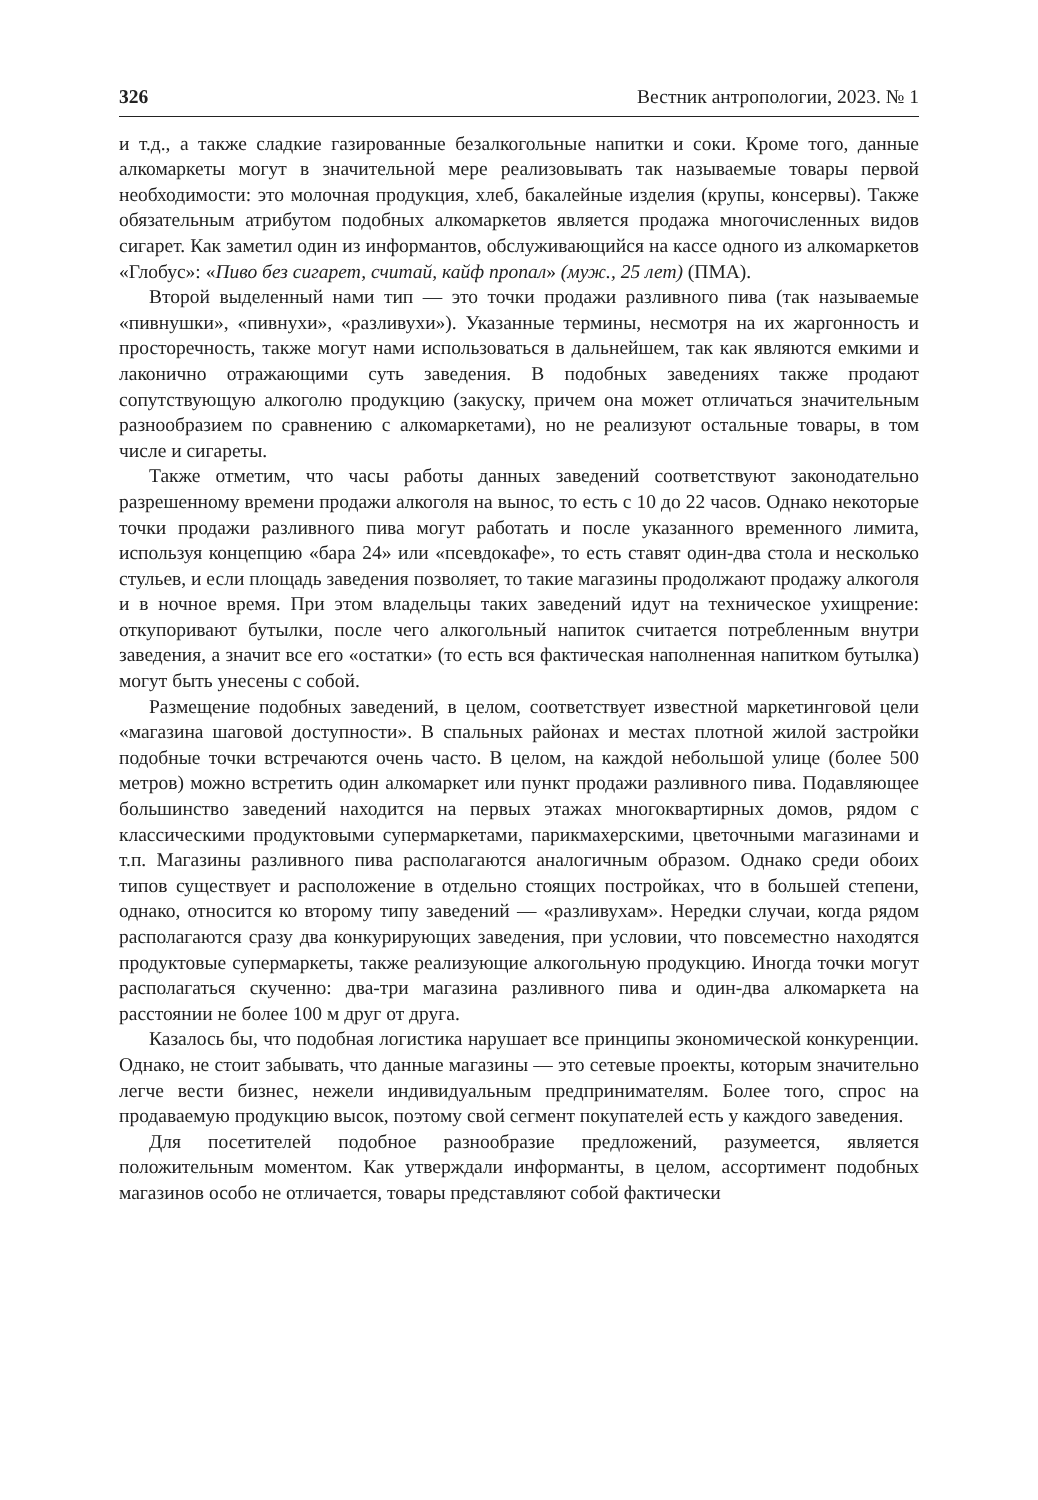326 Вестник антропологии, 2023. № 1
и т.д., а также сладкие газированные безалкогольные напитки и соки. Кроме того, данные алкомаркеты могут в значительной мере реализовывать так называемые товары первой необходимости: это молочная продукция, хлеб, бакалейные изделия (крупы, консервы). Также обязательным атрибутом подобных алкомаркетов является продажа многочисленных видов сигарет. Как заметил один из информантов, обслуживающийся на кассе одного из алкомаркетов «Глобус»: «Пиво без сигарет, считай, кайф пропал» (муж., 25 лет) (ПМА).
Второй выделенный нами тип — это точки продажи разливного пива (так называемые «пивнушки», «пивнухи», «разливухи»). Указанные термины, несмотря на их жаргонность и просторечность, также могут нами использоваться в дальнейшем, так как являются емкими и лаконично отражающими суть заведения. В подобных заведениях также продают сопутствующую алкоголю продукцию (закуску, причем она может отличаться значительным разнообразием по сравнению с алкомаркетами), но не реализуют остальные товары, в том числе и сигареты.
Также отметим, что часы работы данных заведений соответствуют законодательно разрешенному времени продажи алкоголя на вынос, то есть с 10 до 22 часов. Однако некоторые точки продажи разливного пива могут работать и после указанного временного лимита, используя концепцию «бара 24» или «псевдокафе», то есть ставят один-два стола и несколько стульев, и если площадь заведения позволяет, то такие магазины продолжают продажу алкоголя и в ночное время. При этом владельцы таких заведений идут на техническое ухищрение: откупоривают бутылки, после чего алкогольный напиток считается потребленным внутри заведения, а значит все его «остатки» (то есть вся фактическая наполненная напитком бутылка) могут быть унесены с собой.
Размещение подобных заведений, в целом, соответствует известной маркетинговой цели «магазина шаговой доступности». В спальных районах и местах плотной жилой застройки подобные точки встречаются очень часто. В целом, на каждой небольшой улице (более 500 метров) можно встретить один алкомаркет или пункт продажи разливного пива. Подавляющее большинство заведений находится на первых этажах многоквартирных домов, рядом с классическими продуктовыми супермаркетами, парикмахерскими, цветочными магазинами и т.п. Магазины разливного пива располагаются аналогичным образом. Однако среди обоих типов существует и расположение в отдельно стоящих постройках, что в большей степени, однако, относится ко второму типу заведений — «разливухам». Нередки случаи, когда рядом располагаются сразу два конкурирующих заведения, при условии, что повсеместно находятся продуктовые супермаркеты, также реализующие алкогольную продукцию. Иногда точки могут располагаться скученно: два-три магазина разливного пива и один-два алкомаркета на расстоянии не более 100 м друг от друга.
Казалось бы, что подобная логистика нарушает все принципы экономической конкуренции. Однако, не стоит забывать, что данные магазины — это сетевые проекты, которым значительно легче вести бизнес, нежели индивидуальным предпринимателям. Более того, спрос на продаваемую продукцию высок, поэтому свой сегмент покупателей есть у каждого заведения.
Для посетителей подобное разнообразие предложений, разумеется, является положительным моментом. Как утверждали информанты, в целом, ассортимент подобных магазинов особо не отличается, товары представляют собой фактически